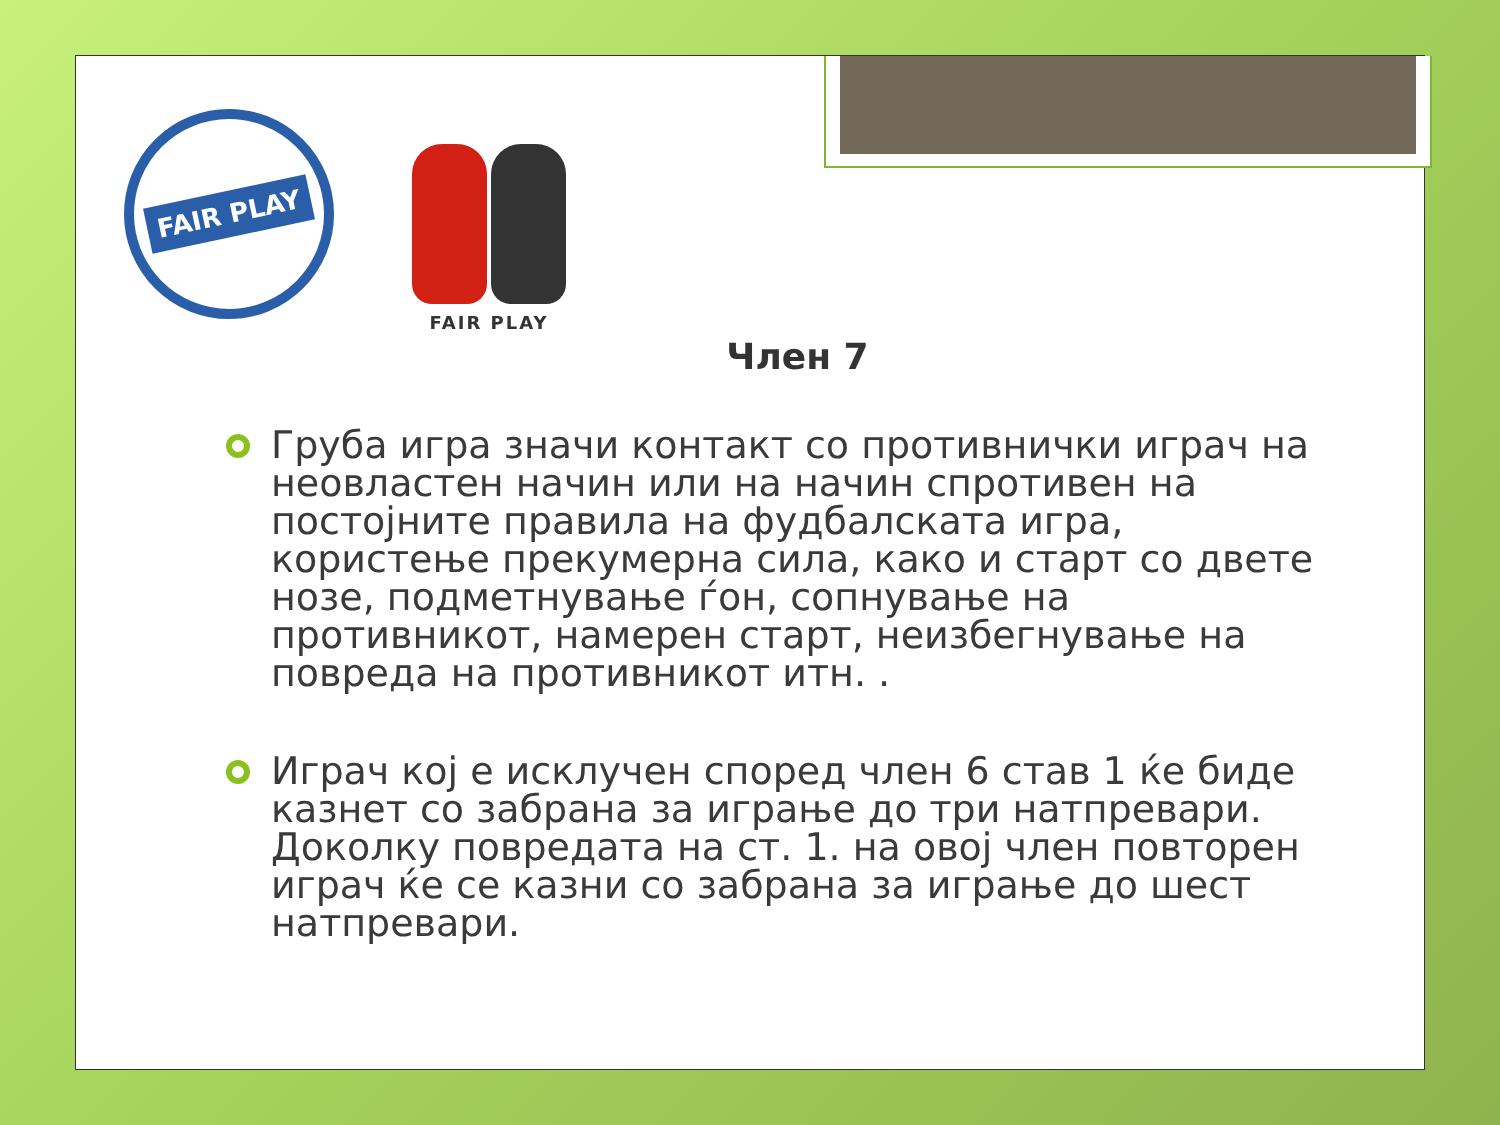FAIR PLAY
FAIR PLAY
Член 7
Груба игра значи контакт со противнички играч на неовластен начин или на начин спротивен на постојните правила на фудбалската игра, користење прекумерна сила, како и старт со двете нозе, подметнување ѓон, сопнување на противникот, намерен старт, неизбегнување на повреда на противникот итн. .
Играч кој е исклучен според член 6 став 1 ќе биде казнет со забрана за играње до три натпревари. Доколку повредата на ст. 1. на овој член повторен играч ќе се казни со забрана за играње до шест натпревари.